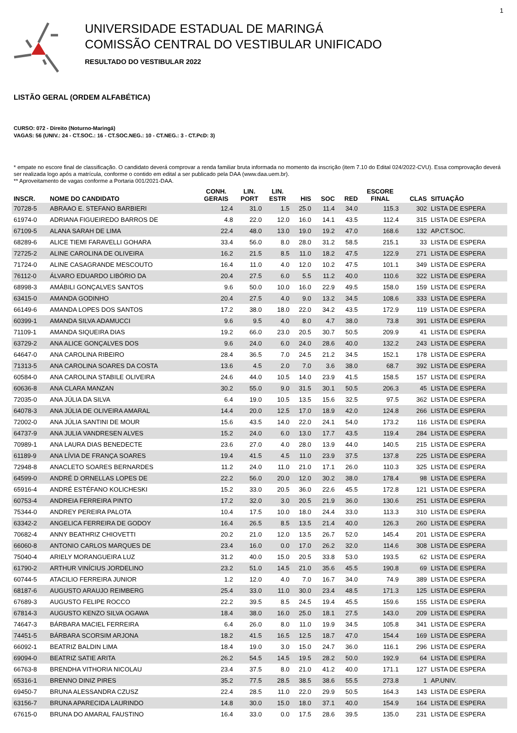1
UNIVERSIDADE ESTADUAL DE MARINGÁ
COMISSÃO CENTRAL DO VESTIBULAR UNIFICADO
RESULTADO DO VESTIBULAR 2022
LISTÃO GERAL (ORDEM ALFABÉTICA)
CURSO: 072 - Direito (Noturno-Maringá)
VAGAS: 56 (UNIV.: 24 - CT.SOC.: 16 - CT.SOC.NEG.: 10 - CT.NEG.: 3 - CT.PcD: 3)
* empate no escore final de classificação. O candidato deverá comprovar a renda familiar bruta informada no momento da inscrição (item 7.10 do Edital 024/2022-CVU). Essa comprovação deverá ser realizada logo após a matrícula, conforme o contido em edital a ser publicado pela DAA (www.daa.uem.br).
** Aproveitamento de vagas conforme a Portaria 001/2021-DAA.
| INSCR. | NOME DO CANDIDATO | CONH. GERAIS | LIN. PORT | LIN. ESTR | HIS | SOC | RED | ESCORE FINAL | CLAS | SITUAÇÃO |
| --- | --- | --- | --- | --- | --- | --- | --- | --- | --- | --- |
| 70728-5 | ABRAAO E. STEFANO BARBIERI | 12.4 | 31.0 | 1.5 | 25.0 | 11.4 | 34.0 | 115.3 | 302 | LISTA DE ESPERA |
| 61974-0 | ADRIANA FIGUEIREDO BARROS DE | 4.8 | 22.0 | 12.0 | 16.0 | 14.1 | 43.5 | 112.4 | 315 | LISTA DE ESPERA |
| 67109-5 | ALANA SARAH DE LIMA | 22.4 | 48.0 | 13.0 | 19.0 | 19.2 | 47.0 | 168.6 | 132 | AP.CT.SOC. |
| 68289-6 | ALICE TIEMI FARAVELLI GOHARA | 33.4 | 56.0 | 8.0 | 28.0 | 31.2 | 58.5 | 215.1 | 33 | LISTA DE ESPERA |
| 72725-2 | ALINE CAROLINA DE OLIVEIRA | 16.2 | 21.5 | 8.5 | 11.0 | 18.2 | 47.5 | 122.9 | 271 | LISTA DE ESPERA |
| 71724-0 | ALINE CASAGRANDE MESCOUTO | 16.4 | 11.0 | 4.0 | 12.0 | 10.2 | 47.5 | 101.1 | 349 | LISTA DE ESPERA |
| 76112-0 | ÁLVARO EDUARDO LIBÓRIO DA | 20.4 | 27.5 | 6.0 | 5.5 | 11.2 | 40.0 | 110.6 | 322 | LISTA DE ESPERA |
| 68998-3 | AMÁBILI GONÇALVES SANTOS | 9.6 | 50.0 | 10.0 | 16.0 | 22.9 | 49.5 | 158.0 | 159 | LISTA DE ESPERA |
| 63415-0 | AMANDA GODINHO | 20.4 | 27.5 | 4.0 | 9.0 | 13.2 | 34.5 | 108.6 | 333 | LISTA DE ESPERA |
| 66149-6 | AMANDA LOPES DOS SANTOS | 17.2 | 38.0 | 18.0 | 22.0 | 34.2 | 43.5 | 172.9 | 119 | LISTA DE ESPERA |
| 60399-1 | AMANDA SILVA ADAMUCCI | 9.6 | 9.5 | 4.0 | 8.0 | 4.7 | 38.0 | 73.8 | 391 | LISTA DE ESPERA |
| 71109-1 | AMANDA SIQUEIRA DIAS | 19.2 | 66.0 | 23.0 | 20.5 | 30.7 | 50.5 | 209.9 | 41 | LISTA DE ESPERA |
| 63729-2 | ANA ALICE GONÇALVES DOS | 9.6 | 24.0 | 6.0 | 24.0 | 28.6 | 40.0 | 132.2 | 243 | LISTA DE ESPERA |
| 64647-0 | ANA CAROLINA RIBEIRO | 28.4 | 36.5 | 7.0 | 24.5 | 21.2 | 34.5 | 152.1 | 178 | LISTA DE ESPERA |
| 71313-5 | ANA CAROLINA SOARES DA COSTA | 13.6 | 4.5 | 2.0 | 7.0 | 3.6 | 38.0 | 68.7 | 392 | LISTA DE ESPERA |
| 60584-0 | ANA CAROLINA STABILE OLIVEIRA | 24.6 | 44.0 | 10.5 | 14.0 | 23.9 | 41.5 | 158.5 | 157 | LISTA DE ESPERA |
| 60636-8 | ANA CLARA MANZAN | 30.2 | 55.0 | 9.0 | 31.5 | 30.1 | 50.5 | 206.3 | 45 | LISTA DE ESPERA |
| 72035-0 | ANA JÚLIA DA SILVA | 6.4 | 19.0 | 10.5 | 13.5 | 15.6 | 32.5 | 97.5 | 362 | LISTA DE ESPERA |
| 64078-3 | ANA JÚLIA DE OLIVEIRA AMARAL | 14.4 | 20.0 | 12.5 | 17.0 | 18.9 | 42.0 | 124.8 | 266 | LISTA DE ESPERA |
| 72002-0 | ANA JÚLIA SANTINI DE MOUR | 15.6 | 43.5 | 14.0 | 22.0 | 24.1 | 54.0 | 173.2 | 116 | LISTA DE ESPERA |
| 64737-9 | ANA JULIA VANDRESEN ALVES | 15.2 | 24.0 | 6.0 | 13.0 | 17.7 | 43.5 | 119.4 | 284 | LISTA DE ESPERA |
| 70989-1 | ANA LAURA DIAS BENEDECTE | 23.6 | 27.0 | 4.0 | 28.0 | 13.9 | 44.0 | 140.5 | 215 | LISTA DE ESPERA |
| 61189-9 | ANA LÍVIA DE FRANÇA SOARES | 19.4 | 41.5 | 4.5 | 11.0 | 23.9 | 37.5 | 137.8 | 225 | LISTA DE ESPERA |
| 72948-8 | ANACLETO SOARES BERNARDES | 11.2 | 24.0 | 11.0 | 21.0 | 17.1 | 26.0 | 110.3 | 325 | LISTA DE ESPERA |
| 64599-0 | ANDRÉ D ORNELLAS LOPES DE | 22.2 | 56.0 | 20.0 | 12.0 | 30.2 | 38.0 | 178.4 | 98 | LISTA DE ESPERA |
| 65916-4 | ANDRÉ ESTÉFANO KOLICHESKI | 15.2 | 33.0 | 20.5 | 36.0 | 22.6 | 45.5 | 172.8 | 121 | LISTA DE ESPERA |
| 60753-4 | ANDREIA FERREIRA PINTO | 17.2 | 32.0 | 3.0 | 20.5 | 21.9 | 36.0 | 130.6 | 251 | LISTA DE ESPERA |
| 75344-0 | ANDREY PEREIRA PALOTA | 10.4 | 17.5 | 10.0 | 18.0 | 24.4 | 33.0 | 113.3 | 310 | LISTA DE ESPERA |
| 63342-2 | ANGELICA FERREIRA DE GODOY | 16.4 | 26.5 | 8.5 | 13.5 | 21.4 | 40.0 | 126.3 | 260 | LISTA DE ESPERA |
| 70682-4 | ANNY BEATHRIZ CHIOVETTI | 20.2 | 21.0 | 12.0 | 13.5 | 26.7 | 52.0 | 145.4 | 201 | LISTA DE ESPERA |
| 66060-8 | ANTONIO CARLOS MARQUES DE | 23.4 | 16.0 | 0.0 | 17.0 | 26.2 | 32.0 | 114.6 | 308 | LISTA DE ESPERA |
| 75040-4 | ARIELY MORANGUEIRA LUZ | 31.2 | 40.0 | 15.0 | 20.5 | 33.8 | 53.0 | 193.5 | 62 | LISTA DE ESPERA |
| 61790-2 | ARTHUR VINÍCIUS JORDELINO | 23.2 | 51.0 | 14.5 | 21.0 | 35.6 | 45.5 | 190.8 | 69 | LISTA DE ESPERA |
| 60744-5 | ATACILIO FERREIRA JUNIOR | 1.2 | 12.0 | 4.0 | 7.0 | 16.7 | 34.0 | 74.9 | 389 | LISTA DE ESPERA |
| 68187-6 | AUGUSTO ARAUJO REIMBERG | 25.4 | 33.0 | 11.0 | 30.0 | 23.4 | 48.5 | 171.3 | 125 | LISTA DE ESPERA |
| 67689-3 | AUGUSTO FELIPE ROCCO | 22.2 | 39.5 | 8.5 | 24.5 | 19.4 | 45.5 | 159.6 | 155 | LISTA DE ESPERA |
| 67814-3 | AUGUSTO KENZO SILVA OGAWA | 18.4 | 38.0 | 16.0 | 25.0 | 18.1 | 27.5 | 143.0 | 209 | LISTA DE ESPERA |
| 74647-3 | BÁRBARA MACIEL FERREIRA | 6.4 | 26.0 | 8.0 | 11.0 | 19.9 | 34.5 | 105.8 | 341 | LISTA DE ESPERA |
| 74451-5 | BÁRBARA SCORSIM ARJONA | 18.2 | 41.5 | 16.5 | 12.5 | 18.7 | 47.0 | 154.4 | 169 | LISTA DE ESPERA |
| 66092-1 | BEATRIZ BALDIN LIMA | 18.4 | 19.0 | 3.0 | 15.0 | 24.7 | 36.0 | 116.1 | 296 | LISTA DE ESPERA |
| 69094-0 | BEATRIZ SATIE ARITA | 26.2 | 54.5 | 14.5 | 19.5 | 28.2 | 50.0 | 192.9 | 64 | LISTA DE ESPERA |
| 66763-8 | BRENDHA VITHORIA NICOLAU | 23.4 | 37.5 | 8.0 | 21.0 | 41.2 | 40.0 | 171.1 | 127 | LISTA DE ESPERA |
| 65316-1 | BRENNO DINIZ PIRES | 35.2 | 77.5 | 28.5 | 38.5 | 38.6 | 55.5 | 273.8 | 1 | AP.UNIV. |
| 69450-7 | BRUNA ALESSANDRA CZUSZ | 22.4 | 28.5 | 11.0 | 22.0 | 29.9 | 50.5 | 164.3 | 143 | LISTA DE ESPERA |
| 63156-7 | BRUNA APARECIDA LAURINDO | 14.8 | 30.0 | 15.0 | 18.0 | 37.1 | 40.0 | 154.9 | 164 | LISTA DE ESPERA |
| 67615-0 | BRUNA DO AMARAL FAUSTINO | 16.4 | 33.0 | 0.0 | 17.5 | 28.6 | 39.5 | 135.0 | 231 | LISTA DE ESPERA |